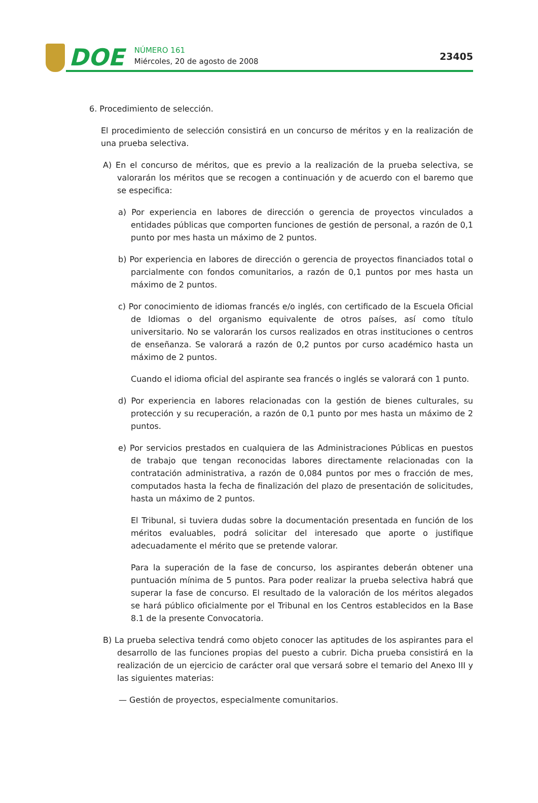DOE
NÚMERO 161
Miércoles, 20 de agosto de 2008
23405
6. Procedimiento de selección.
El procedimiento de selección consistirá en un concurso de méritos y en la realización de una prueba selectiva.
A) En el concurso de méritos, que es previo a la realización de la prueba selectiva, se valorarán los méritos que se recogen a continuación y de acuerdo con el baremo que se especifica:
a) Por experiencia en labores de dirección o gerencia de proyectos vinculados a entidades públicas que comporten funciones de gestión de personal, a razón de 0,1 punto por mes hasta un máximo de 2 puntos.
b) Por experiencia en labores de dirección o gerencia de proyectos financiados total o parcialmente con fondos comunitarios, a razón de 0,1 puntos por mes hasta un máximo de 2 puntos.
c) Por conocimiento de idiomas francés e/o inglés, con certificado de la Escuela Oficial de Idiomas o del organismo equivalente de otros países, así como título universitario. No se valorarán los cursos realizados en otras instituciones o centros de enseñanza. Se valorará a razón de 0,2 puntos por curso académico hasta un máximo de 2 puntos.
Cuando el idioma oficial del aspirante sea francés o inglés se valorará con 1 punto.
d) Por experiencia en labores relacionadas con la gestión de bienes culturales, su protección y su recuperación, a razón de 0,1 punto por mes hasta un máximo de 2 puntos.
e) Por servicios prestados en cualquiera de las Administraciones Públicas en puestos de trabajo que tengan reconocidas labores directamente relacionadas con la contratación administrativa, a razón de 0,084 puntos por mes o fracción de mes, computados hasta la fecha de finalización del plazo de presentación de solicitudes, hasta un máximo de 2 puntos.
El Tribunal, si tuviera dudas sobre la documentación presentada en función de los méritos evaluables, podrá solicitar del interesado que aporte o justifique adecuadamente el mérito que se pretende valorar.
Para la superación de la fase de concurso, los aspirantes deberán obtener una puntuación mínima de 5 puntos. Para poder realizar la prueba selectiva habrá que superar la fase de concurso. El resultado de la valoración de los méritos alegados se hará público oficialmente por el Tribunal en los Centros establecidos en la Base 8.1 de la presente Convocatoria.
B) La prueba selectiva tendrá como objeto conocer las aptitudes de los aspirantes para el desarrollo de las funciones propias del puesto a cubrir. Dicha prueba consistirá en la realización de un ejercicio de carácter oral que versará sobre el temario del Anexo III y las siguientes materias:
— Gestión de proyectos, especialmente comunitarios.